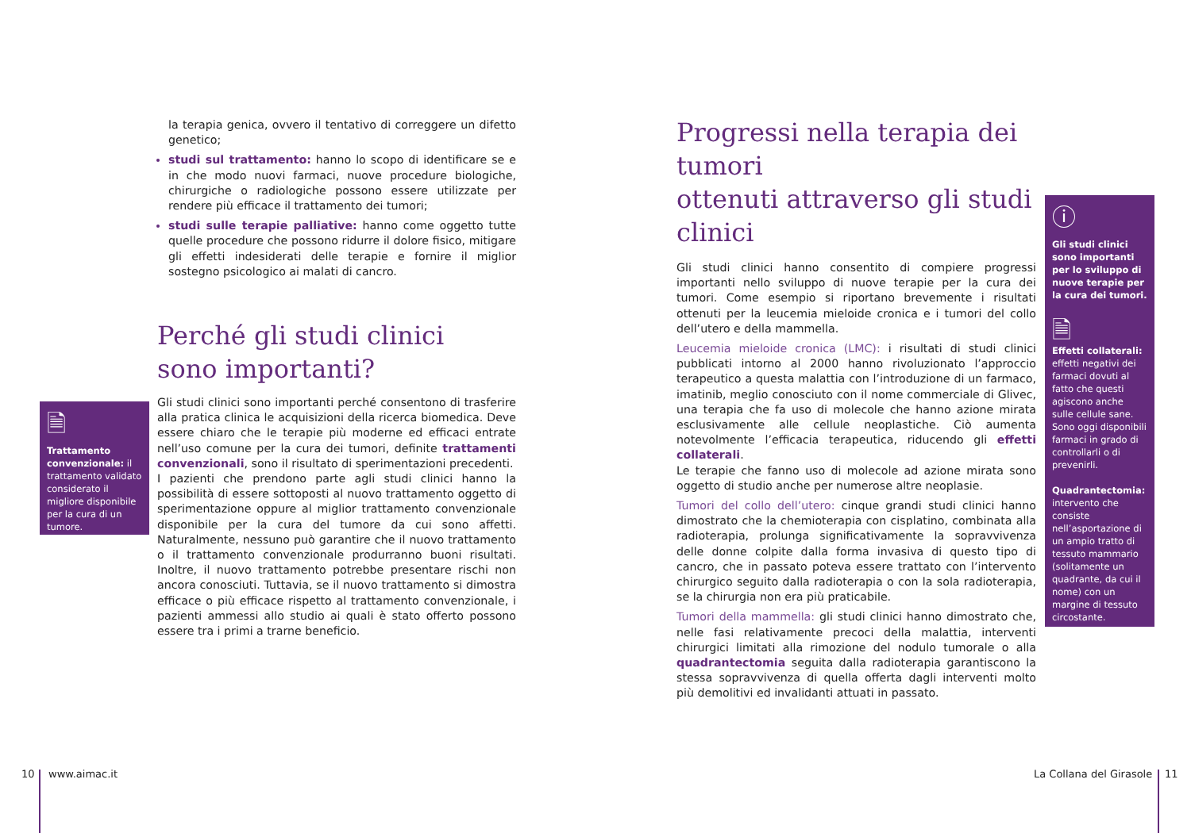la terapia genica, ovvero il tentativo di correggere un difetto genetico;
studi sul trattamento: hanno lo scopo di identificare se e in che modo nuovi farmaci, nuove procedure biologiche, chirurgiche o radiologiche possono essere utilizzate per rendere più efficace il trattamento dei tumori;
studi sulle terapie palliative: hanno come oggetto tutte quelle procedure che possono ridurre il dolore fisico, mitigare gli effetti indesiderati delle terapie e fornire il miglior sostegno psicologico ai malati di cancro.
Perché gli studi clinici
sono importanti?
Gli studi clinici sono importanti perché consentono di trasferire alla pratica clinica le acquisizioni della ricerca biomedica. Deve essere chiaro che le terapie più moderne ed efficaci entrate nell’uso comune per la cura dei tumori, definite trattamenti convenzionali, sono il risultato di sperimentazioni precedenti.
I pazienti che prendono parte agli studi clinici hanno la possibilità di essere sottoposti al nuovo trattamento oggetto di sperimentazione oppure al miglior trattamento convenzionale disponibile per la cura del tumore da cui sono affetti. Naturalmente, nessuno può garantire che il nuovo trattamento o il trattamento convenzionale produrranno buoni risultati. Inoltre, il nuovo trattamento potrebbe presentare rischi non ancora conosciuti. Tuttavia, se il nuovo trattamento si dimostra efficace o più efficace rispetto al trattamento convenzionale, i pazienti ammessi allo studio ai quali è stato offerto possono essere tra i primi a trarne beneficio.
🗎
Trattamento convenzionale: il trattamento validato considerato il migliore disponibile per la cura di un tumore.
Progressi nella terapia dei tumori
ottenuti attraverso gli studi clinici
Gli studi clinici hanno consentito di compiere progressi importanti nello sviluppo di nuove terapie per la cura dei tumori. Come esempio si riportano brevemente i risultati ottenuti per la leucemia mieloide cronica e i tumori del collo dell’utero e della mammella.
Leucemia mieloide cronica (LMC): i risultati di studi clinici pubblicati intorno al 2000 hanno rivoluzionato l’approccio terapeutico a questa malattia con l’introduzione di un farmaco, imatinib, meglio conosciuto con il nome commerciale di Glivec, una terapia che fa uso di molecole che hanno azione mirata esclusivamente alle cellule neoplastiche. Ciò aumenta notevolmente l’efficacia terapeutica, riducendo gli effetti collaterali.
Le terapie che fanno uso di molecole ad azione mirata sono oggetto di studio anche per numerose altre neoplasie.
Tumori del collo dell’utero: cinque grandi studi clinici hanno dimostrato che la chemioterapia con cisplatino, combinata alla radioterapia, prolunga significativamente la sopravvivenza delle donne colpite dalla forma invasiva di questo tipo di cancro, che in passato poteva essere trattato con l’intervento chirurgico seguito dalla radioterapia o con la sola radioterapia, se la chirurgia non era più praticabile.
Tumori della mammella: gli studi clinici hanno dimostrato che, nelle fasi relativamente precoci della malattia, interventi chirurgici limitati alla rimozione del nodulo tumorale o alla quadrantectomia seguita dalla radioterapia garantiscono la stessa sopravvivenza di quella offerta dagli interventi molto più demolitivi ed invalidanti attuati in passato.
ⓘ
Gli studi clinici sono importanti per lo sviluppo di nuove terapie per la cura dei tumori.
🗎
Effetti collaterali: effetti negativi dei farmaci dovuti al fatto che questi agiscono anche sulle cellule sane. Sono oggi disponibili farmaci in grado di controllarli o di prevenirli.
Quadrantectomia: intervento che consiste nell’asportazione di un ampio tratto di tessuto mammario (solitamente un quadrante, da cui il nome) con un margine di tessuto circostante.
10 www.aimac.it La Collana del Girasole 11